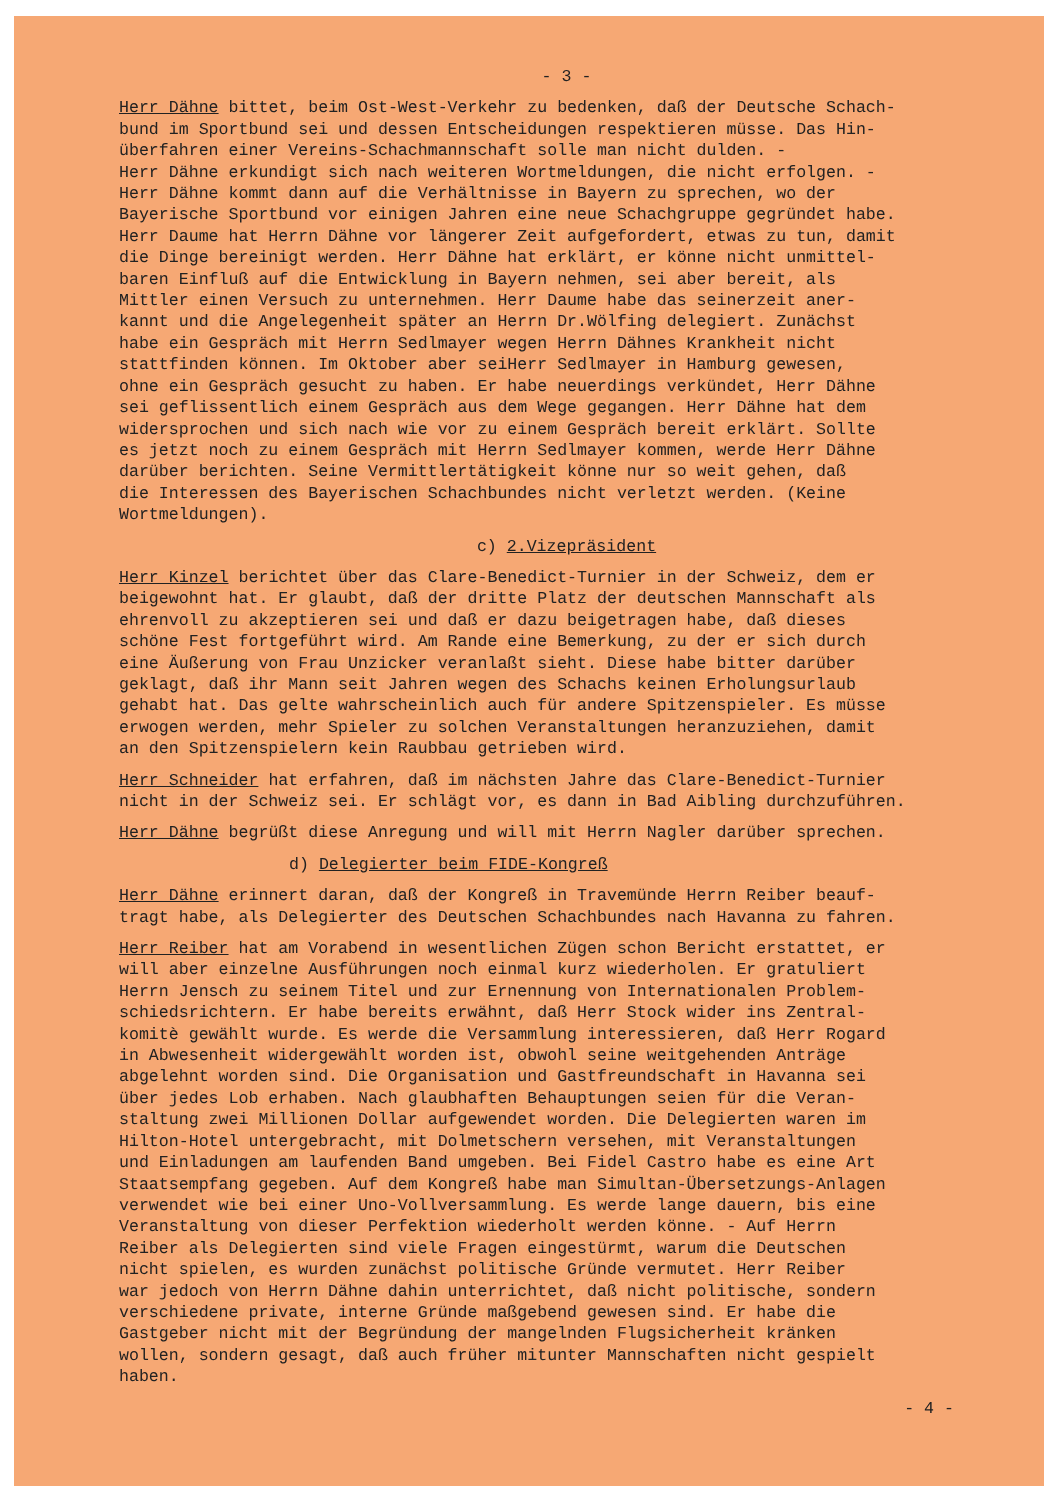- 3 -
Herr Dähne bittet, beim Ost-West-Verkehr zu bedenken, daß der Deutsche Schach- bund im Sportbund sei und dessen Entscheidungen respektieren müsse. Das Hin- überfahren einer Vereins-Schachmannschaft solle man nicht dulden. - Herr Dähne erkundigt sich nach weiteren Wortmeldungen, die nicht erfolgen. - Herr Dähne kommt dann auf die Verhältnisse in Bayern zu sprechen, wo der Bayerische Sportbund vor einigen Jahren eine neue Schachgruppe gegründet habe. Herr Daume hat Herrn Dähne vor längerer Zeit aufgefordert, etwas zu tun, damit die Dinge bereinigt werden. Herr Dähne hat erklärt, er könne nicht unmittel- baren Einfluß auf die Entwicklung in Bayern nehmen, sei aber bereit, als Mittler einen Versuch zu unternehmen. Herr Daume habe das seinerzeit aner- kannt und die Angelegenheit später an Herrn Dr.Wölfing delegiert. Zunächst habe ein Gespräch mit Herrn Sedlmayer wegen Herrn Dähnes Krankheit nicht stattfinden können. Im Oktober aber seiHerr Sedlmayer in Hamburg gewesen, ohne ein Gespräch gesucht zu haben. Er habe neuerdings verkündet, Herr Dähne sei geflissentlich einem Gespräch aus dem Wege gegangen. Herr Dähne hat dem widersprochen und sich nach wie vor zu einem Gespräch bereit erklärt. Sollte es jetzt noch zu einem Gespräch mit Herrn Sedlmayer kommen, werde Herr Dähne darüber berichten. Seine Vermittlertätigkeit könne nur so weit gehen, daß die Interessen des Bayerischen Schachbundes nicht verletzt werden. (Keine Wortmeldungen).
c) 2.Vizepräsident
Herr Kinzel berichtet über das Clare-Benedict-Turnier in der Schweiz, dem er beigewohnt hat. Er glaubt, daß der dritte Platz der deutschen Mannschaft als ehrenvoll zu akzeptieren sei und daß er dazu beigetragen habe, daß dieses schöne Fest fortgeführt wird. Am Rande eine Bemerkung, zu der er sich durch eine Äußerung von Frau Unzicker veranlaßt sieht. Diese habe bitter darüber geklagt, daß ihr Mann seit Jahren wegen des Schachs keinen Erholungsurlaub gehabt hat. Das gelte wahrscheinlich auch für andere Spitzenspieler. Es müsse erwogen werden, mehr Spieler zu solchen Veranstaltungen heranzuziehen, damit an den Spitzenspielern kein Raubbau getrieben wird.
Herr Schneider hat erfahren, daß im nächsten Jahre das Clare-Benedict-Turnier nicht in der Schweiz sei. Er schlägt vor, es dann in Bad Aibling durchzuführen.
Herr Dähne begrüßt diese Anregung und will mit Herrn Nagler darüber sprechen.
d) Delegierter beim FIDE-Kongreß
Herr Dähne erinnert daran, daß der Kongreß in Travemünde Herrn Reiber beauf- tragt habe, als Delegierter des Deutschen Schachbundes nach Havanna zu fahren.
Herr Reiber hat am Vorabend in wesentlichen Zügen schon Bericht erstattet, er will aber einzelne Ausführungen noch einmal kurz wiederholen. Er gratuliert Herrn Jensch zu seinem Titel und zur Ernennung von Internationalen Problem- schiedsrichtern. Er habe bereits erwähnt, daß Herr Stock wider ins Zentral- komitè gewählt wurde. Es werde die Versammlung interessieren, daß Herr Rogard in Abwesenheit widergewählt worden ist, obwohl seine weitgehenden Anträge abgelehnt worden sind. Die Organisation und Gastfreundschaft in Havanna sei über jedes Lob erhaben. Nach glaubhaften Behauptungen seien für die Veran- staltung zwei Millionen Dollar aufgewendet worden. Die Delegierten waren im Hilton-Hotel untergebracht, mit Dolmetschern versehen, mit Veranstaltungen und Einladungen am laufenden Band umgeben. Bei Fidel Castro habe es eine Art Staatsempfang gegeben. Auf dem Kongreß habe man Simultan-Übersetzungs-Anlagen verwendet wie bei einer Uno-Vollversammlung. Es werde lange dauern, bis eine Veranstaltung von dieser Perfektion wiederholt werden könne. - Auf Herrn Reiber als Delegierten sind viele Fragen eingestürmt, warum die Deutschen nicht spielen, es wurden zunächst politische Gründe vermutet. Herr Reiber war jedoch von Herrn Dähne dahin unterrichtet, daß nicht politische, sondern verschiedene private, interne Gründe maßgebend gewesen sind. Er habe die Gastgeber nicht mit der Begründung der mangelnden Flugsicherheit kränken wollen, sondern gesagt, daß auch früher mitunter Mannschaften nicht gespielt haben.
- 4 -